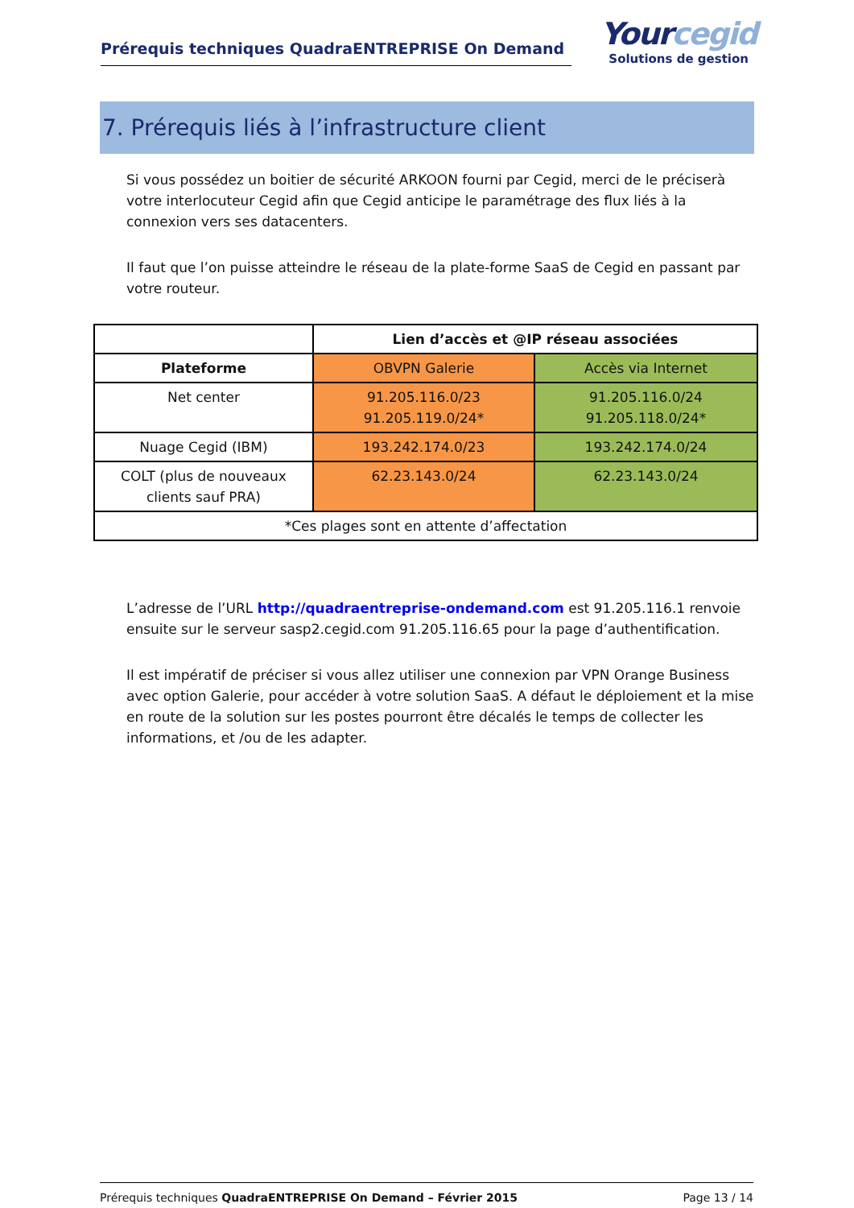Prérequis techniques QuadraENTREPRISE On Demand
Yourcegid
Solutions de gestion
7. Prérequis liés à l’infrastructure client
Si vous possédez un boitier de sécurité ARKOON fourni par Cegid, merci de le préciserà votre interlocuteur Cegid afin que Cegid anticipe le paramétrage des flux liés à la connexion vers ses datacenters.
Il faut que l’on puisse atteindre le réseau de la plate-forme SaaS de Cegid en passant par votre routeur.
| | Lien d’accès et @IP réseau associées | |
| --- | --- | --- |
| Plateforme | OBVPN Galerie | Accès via Internet |
| Net center | 91.205.116.0/23 91.205.119.0/24* | 91.205.116.0/24 91.205.118.0/24* |
| Nuage Cegid (IBM) | 193.242.174.0/23 | 193.242.174.0/24 |
| COLT (plus de nouveaux clients sauf PRA) | 62.23.143.0/24 | 62.23.143.0/24 |
| *Ces plages sont en attente d’affectation | | |
L’adresse de l’URL http://quadraentreprise-ondemand.com est 91.205.116.1 renvoie ensuite sur le serveur sasp2.cegid.com 91.205.116.65 pour la page d’authentification.
Il est impératif de préciser si vous allez utiliser une connexion par VPN Orange Business avec option Galerie, pour accéder à votre solution SaaS. A défaut le déploiement et la mise en route de la solution sur les postes pourront être décalés le temps de collecter les informations, et /ou de les adapter.
Prérequis techniques QuadraENTREPRISE On Demand – Février 2015 Page 13 / 14